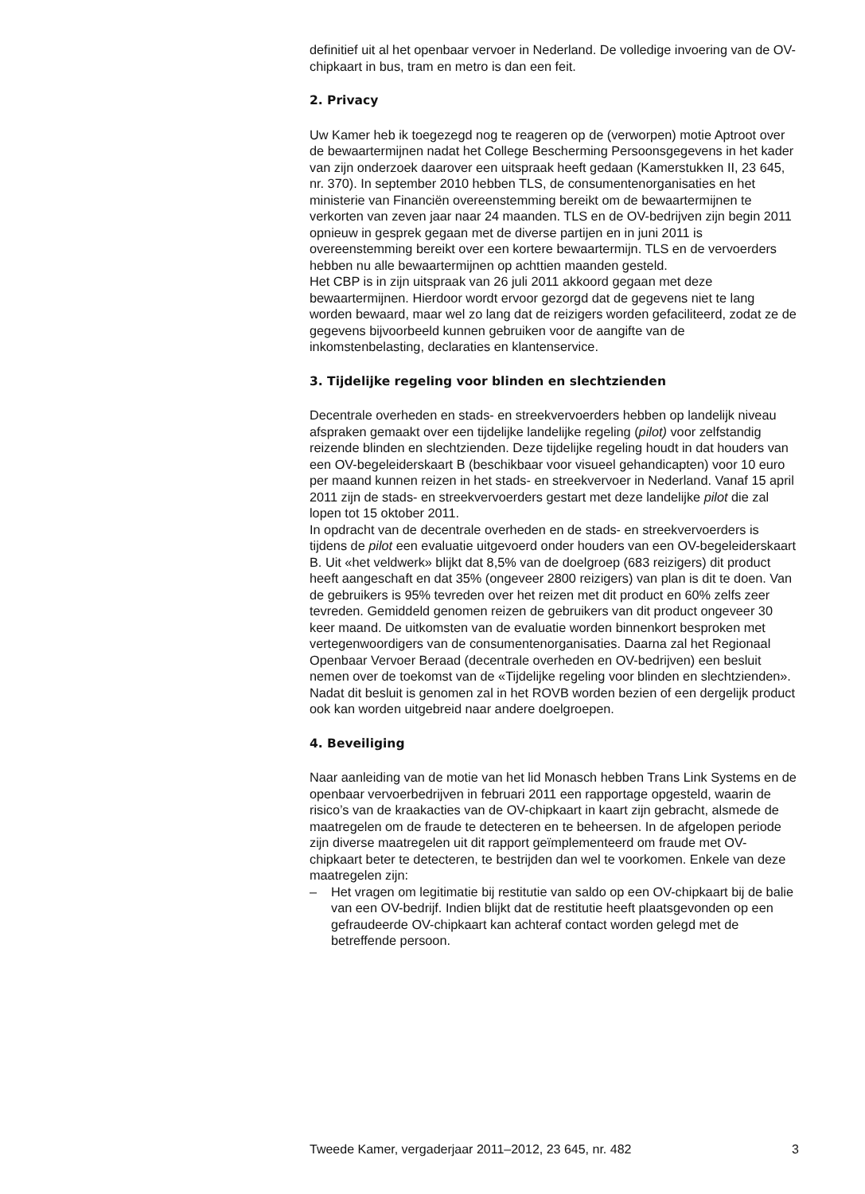definitief uit al het openbaar vervoer in Nederland. De volledige invoering van de OV-chipkaart in bus, tram en metro is dan een feit.
2. Privacy
Uw Kamer heb ik toegezegd nog te reageren op de (verworpen) motie Aptroot over de bewaartermijnen nadat het College Bescherming Persoonsgegevens in het kader van zijn onderzoek daarover een uitspraak heeft gedaan (Kamerstukken II, 23 645, nr. 370). In september 2010 hebben TLS, de consumentenorganisaties en het ministerie van Financiën overeenstemming bereikt om de bewaartermijnen te verkorten van zeven jaar naar 24 maanden. TLS en de OV-bedrijven zijn begin 2011 opnieuw in gesprek gegaan met de diverse partijen en in juni 2011 is overeenstemming bereikt over een kortere bewaartermijn. TLS en de vervoerders hebben nu alle bewaartermijnen op achttien maanden gesteld.
Het CBP is in zijn uitspraak van 26 juli 2011 akkoord gegaan met deze bewaartermijnen. Hierdoor wordt ervoor gezorgd dat de gegevens niet te lang worden bewaard, maar wel zo lang dat de reizigers worden gefaciliteerd, zodat ze de gegevens bijvoorbeeld kunnen gebruiken voor de aangifte van de inkomstenbelasting, declaraties en klantenservice.
3. Tijdelijke regeling voor blinden en slechtzienden
Decentrale overheden en stads- en streekvervoerders hebben op landelijk niveau afspraken gemaakt over een tijdelijke landelijke regeling (pilot) voor zelfstandig reizende blinden en slechtzienden. Deze tijdelijke regeling houdt in dat houders van een OV-begeleiderskaart B (beschikbaar voor visueel gehandicapten) voor 10 euro per maand kunnen reizen in het stads- en streekvervoer in Nederland. Vanaf 15 april 2011 zijn de stads- en streekvervoerders gestart met deze landelijke pilot die zal lopen tot 15 oktober 2011.
In opdracht van de decentrale overheden en de stads- en streekvervoerders is tijdens de pilot een evaluatie uitgevoerd onder houders van een OV-begeleiderskaart B. Uit «het veldwerk» blijkt dat 8,5% van de doelgroep (683 reizigers) dit product heeft aangeschaft en dat 35% (ongeveer 2800 reizigers) van plan is dit te doen. Van de gebruikers is 95% tevreden over het reizen met dit product en 60% zelfs zeer tevreden. Gemiddeld genomen reizen de gebruikers van dit product ongeveer 30 keer maand. De uitkomsten van de evaluatie worden binnenkort besproken met vertegenwoordigers van de consumentenorganisaties. Daarna zal het Regionaal Openbaar Vervoer Beraad (decentrale overheden en OV-bedrijven) een besluit nemen over de toekomst van de «Tijdelijke regeling voor blinden en slechtzienden». Nadat dit besluit is genomen zal in het ROVB worden bezien of een dergelijk product ook kan worden uitgebreid naar andere doelgroepen.
4. Beveiliging
Naar aanleiding van de motie van het lid Monasch hebben Trans Link Systems en de openbaar vervoerbedrijven in februari 2011 een rapportage opgesteld, waarin de risico’s van de kraakacties van de OV-chipkaart in kaart zijn gebracht, alsmede de maatregelen om de fraude te detecteren en te beheersen. In de afgelopen periode zijn diverse maatregelen uit dit rapport geïmplementeerd om fraude met OV-chipkaart beter te detecteren, te bestrijden dan wel te voorkomen. Enkele van deze maatregelen zijn:
– Het vragen om legitimatie bij restitutie van saldo op een OV-chipkaart bij de balie van een OV-bedrijf. Indien blijkt dat de restitutie heeft plaatsgevonden op een gefraudeerde OV-chipkaart kan achteraf contact worden gelegd met de betreffende persoon.
Tweede Kamer, vergaderjaar 2011–2012, 23 645, nr. 482 3